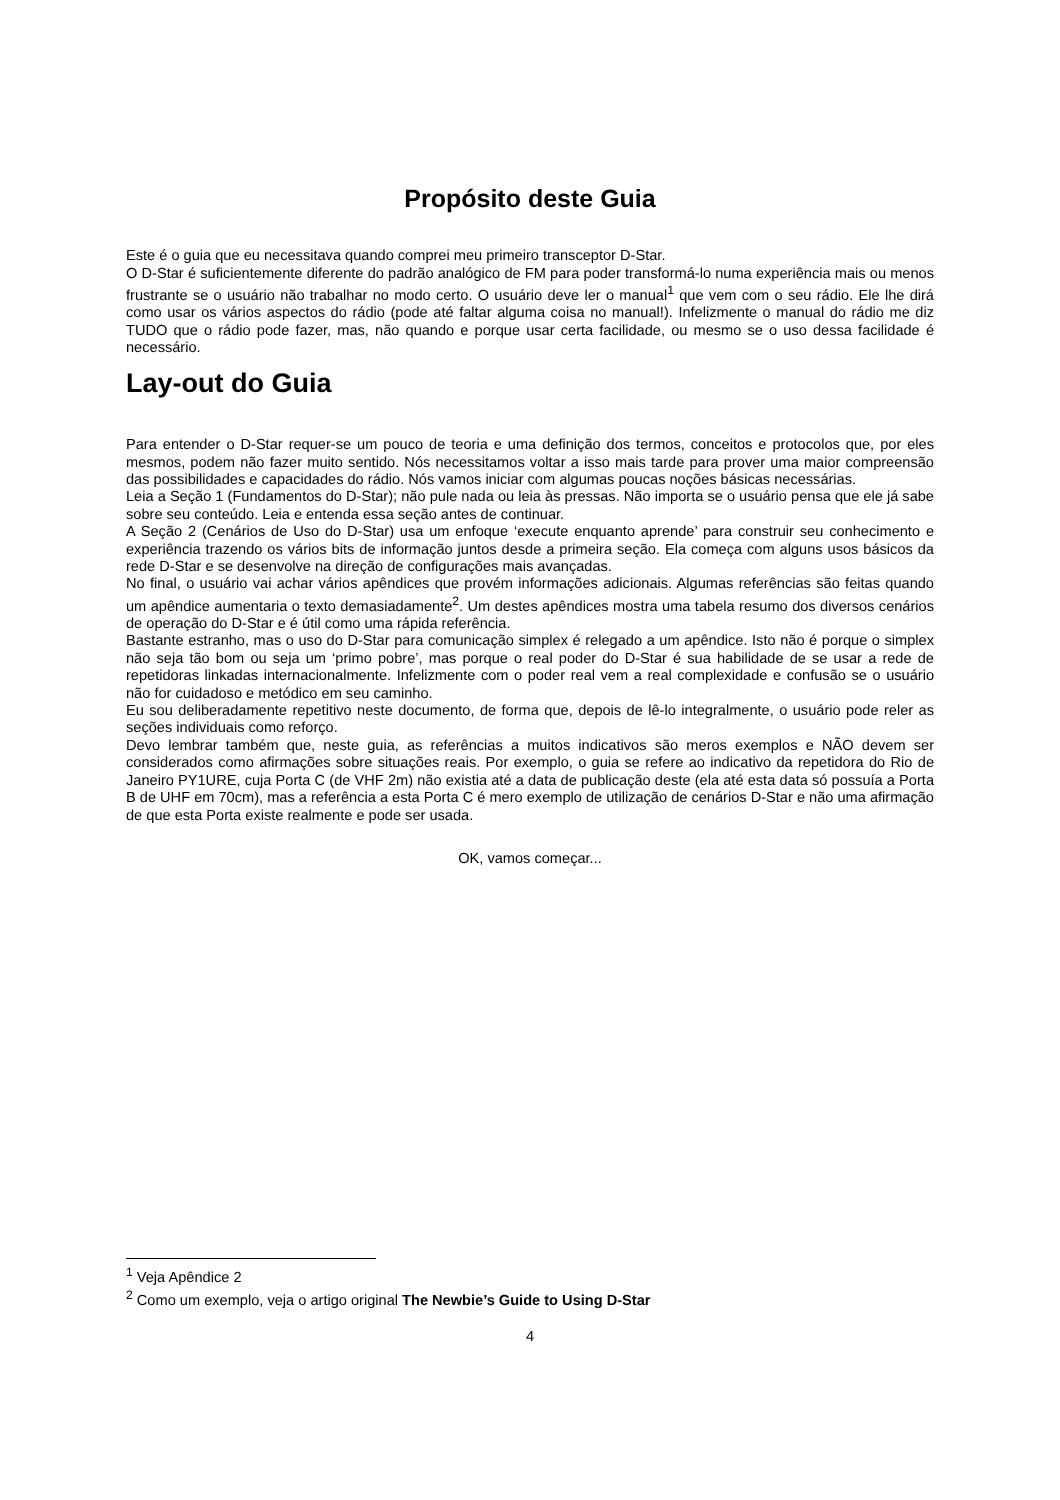Propósito deste Guia
Este é o guia que eu necessitava quando comprei meu primeiro transceptor D-Star.
O D-Star é suficientemente diferente do padrão analógico de FM para poder transformá-lo numa experiência mais ou menos frustrante se o usuário não trabalhar no modo certo. O usuário deve ler o manual<sup>1</sup> que vem com o seu rádio. Ele lhe dirá como usar os vários aspectos do rádio (pode até faltar alguma coisa no manual!). Infelizmente o manual do rádio me diz TUDO que o rádio pode fazer, mas, não quando e porque usar certa facilidade, ou mesmo se o uso dessa facilidade é necessário.
Lay-out do Guia
Para entender o D-Star requer-se um pouco de teoria e uma definição dos termos, conceitos e protocolos que, por eles mesmos, podem não fazer muito sentido. Nós necessitamos voltar a isso mais tarde para prover uma maior compreensão das possibilidades e capacidades do rádio. Nós vamos iniciar com algumas poucas noções básicas necessárias.
Leia a Seção 1 (Fundamentos do D-Star); não pule nada ou leia às pressas. Não importa se o usuário pensa que ele já sabe sobre seu conteúdo. Leia e entenda essa seção antes de continuar.
A Seção 2 (Cenários de Uso do D-Star) usa um enfoque ‘execute enquanto aprende’ para construir seu conhecimento e experiência trazendo os vários bits de informação juntos desde a primeira seção. Ela começa com alguns usos básicos da rede D-Star e se desenvolve na direção de configurações mais avançadas.
No final, o usuário vai achar vários apêndices que provém informações adicionais. Algumas referências são feitas quando um apêndice aumentaria o texto demasiadamente<sup>2</sup>. Um destes apêndices mostra uma tabela resumo dos diversos cenários de operação do D-Star e é útil como uma rápida referência.
Bastante estranho, mas o uso do D-Star para comunicação simplex é relegado a um apêndice. Isto não é porque o simplex não seja tão bom ou seja um ‘primo pobre’, mas porque o real poder do D-Star é sua habilidade de se usar a rede de repetidoras linkadas internacionalmente. Infelizmente com o poder real vem a real complexidade e confusão se o usuário não for cuidadoso e metódico em seu caminho.
Eu sou deliberadamente repetitivo neste documento, de forma que, depois de lê-lo integralmente, o usuário pode reler as seções individuais como reforço.
Devo lembrar também que, neste guia, as referências a muitos indicativos são meros exemplos e NÃO devem ser considerados como afirmações sobre situações reais. Por exemplo, o guia se refere ao indicativo da repetidora do Rio de Janeiro PY1URE, cuja Porta C (de VHF 2m) não existia até a data de publicação deste (ela até esta data só possuía a Porta B de UHF em 70cm), mas a referência a esta Porta C é mero exemplo de utilização de cenários D-Star e não uma afirmação de que esta Porta existe realmente e pode ser usada.
OK, vamos começar...
<sup>1</sup> Veja Apêndice 2
<sup>2</sup> Como um exemplo, veja o artigo original The Newbie’s Guide to Using D-Star
4